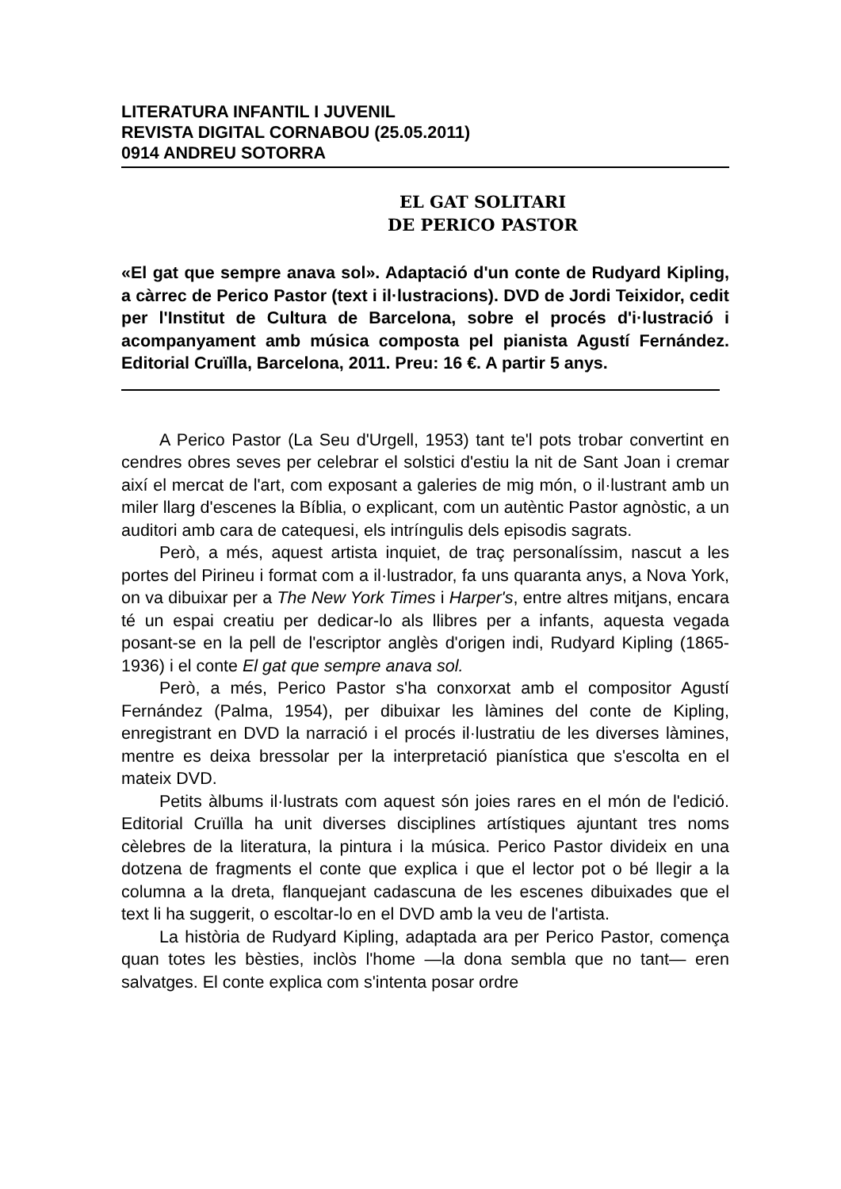LITERATURA INFANTIL I JUVENIL
REVISTA DIGITAL CORNABOU (25.05.2011)
0914 ANDREU SOTORRA
EL GAT SOLITARI
DE PERICO PASTOR
«El gat que sempre anava sol». Adaptació d'un conte de Rudyard Kipling, a càrrec de Perico Pastor (text i il·lustracions). DVD de Jordi Teixidor, cedit per l'Institut de Cultura de Barcelona, sobre el procés d'i·lustració i acompanyament amb música composta pel pianista Agustí Fernández. Editorial Cruïlla, Barcelona, 2011. Preu: 16 €. A partir 5 anys.
A Perico Pastor (La Seu d'Urgell, 1953) tant te'l pots trobar convertint en cendres obres seves per celebrar el solstici d'estiu la nit de Sant Joan i cremar així el mercat de l'art, com exposant a galeries de mig món, o il·lustrant amb un miler llarg d'escenes la Bíblia, o explicant, com un autèntic Pastor agnòstic, a un auditori amb cara de catequesi, els intríngulis dels episodis sagrats.
Però, a més, aquest artista inquiet, de traç personalíssim, nascut a les portes del Pirineu i format com a il·lustrador, fa uns quaranta anys, a Nova York, on va dibuixar per a The New York Times i Harper's, entre altres mitjans, encara té un espai creatiu per dedicar-lo als llibres per a infants, aquesta vegada posant-se en la pell de l'escriptor anglès d'origen indi, Rudyard Kipling (1865-1936) i el conte El gat que sempre anava sol.
Però, a més, Perico Pastor s'ha conxorxat amb el compositor Agustí Fernández (Palma, 1954), per dibuixar les làmines del conte de Kipling, enregistrant en DVD la narració i el procés il·lustratiu de les diverses làmines, mentre es deixa bressolar per la interpretació pianística que s'escolta en el mateix DVD.
Petits àlbums il·lustrats com aquest són joies rares en el món de l'edició. Editorial Cruïlla ha unit diverses disciplines artístiques ajuntant tres noms cèlebres de la literatura, la pintura i la música. Perico Pastor divideix en una dotzena de fragments el conte que explica i que el lector pot o bé llegir a la columna a la dreta, flanquejant cadascuna de les escenes dibuixades que el text li ha suggerit, o escoltar-lo en el DVD amb la veu de l'artista.
La història de Rudyard Kipling, adaptada ara per Perico Pastor, comença quan totes les bèsties, inclòs l'home —la dona sembla que no tant— eren salvatges. El conte explica com s'intenta posar ordre